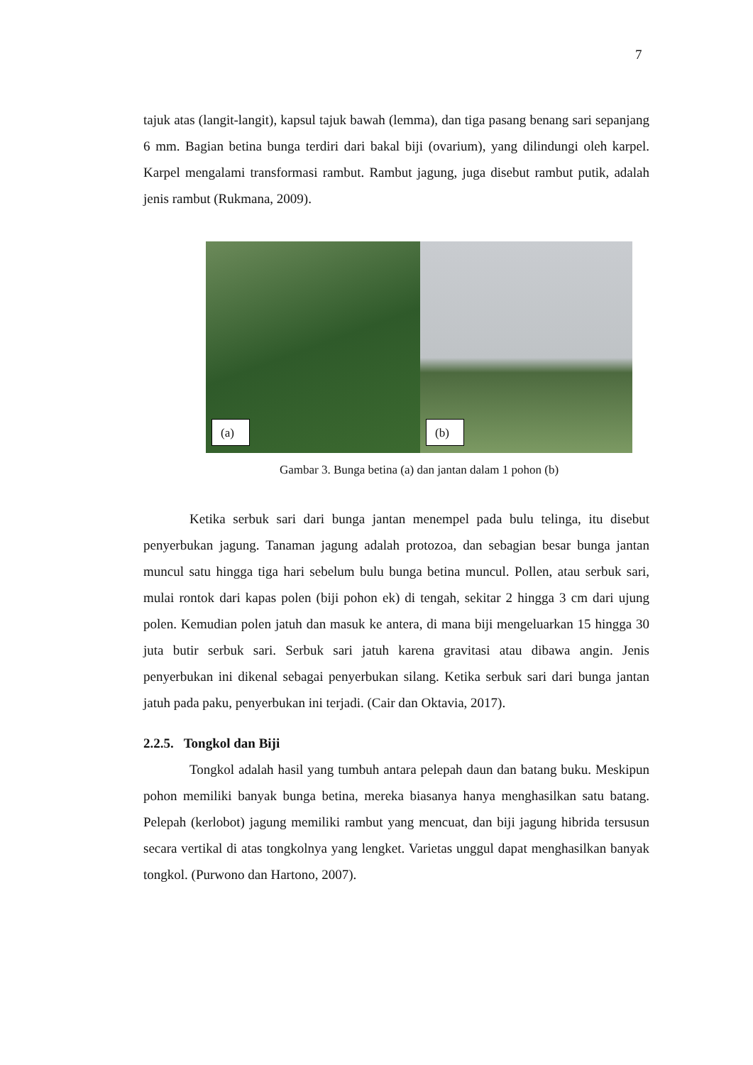7
tajuk atas (langit-langit), kapsul tajuk bawah (lemma), dan tiga pasang benang sari sepanjang 6 mm. Bagian betina bunga terdiri dari bakal biji (ovarium), yang dilindungi oleh karpel. Karpel mengalami transformasi rambut. Rambut jagung, juga disebut rambut putik, adalah jenis rambut (Rukmana, 2009).
(a)
(b)
Gambar 3. Bunga betina (a) dan jantan dalam 1 pohon (b)
Ketika serbuk sari dari bunga jantan menempel pada bulu telinga, itu disebut penyerbukan jagung. Tanaman jagung adalah protozoa, dan sebagian besar bunga jantan muncul satu hingga tiga hari sebelum bulu bunga betina muncul. Pollen, atau serbuk sari, mulai rontok dari kapas polen (biji pohon ek) di tengah, sekitar 2 hingga 3 cm dari ujung polen. Kemudian polen jatuh dan masuk ke antera, di mana biji mengeluarkan 15 hingga 30 juta butir serbuk sari. Serbuk sari jatuh karena gravitasi atau dibawa angin. Jenis penyerbukan ini dikenal sebagai penyerbukan silang. Ketika serbuk sari dari bunga jantan jatuh pada paku, penyerbukan ini terjadi. (Cair dan Oktavia, 2017).
2.2.5. Tongkol dan Biji
Tongkol adalah hasil yang tumbuh antara pelepah daun dan batang buku. Meskipun pohon memiliki banyak bunga betina, mereka biasanya hanya menghasilkan satu batang. Pelepah (kerlobot) jagung memiliki rambut yang mencuat, dan biji jagung hibrida tersusun secara vertikal di atas tongkolnya yang lengket. Varietas unggul dapat menghasilkan banyak tongkol. (Purwono dan Hartono, 2007).